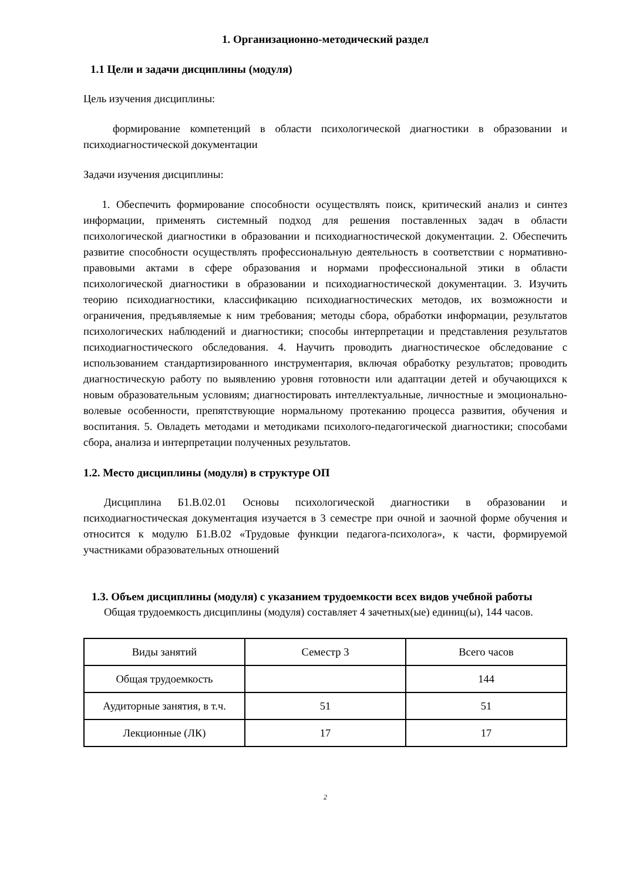1. Организационно-методический раздел
1.1 Цели и задачи дисциплины (модуля)
Цель изучения дисциплины:
формирование компетенций в области психологической диагностики в образовании и психодиагностической документации
Задачи изучения дисциплины:
1. Обеспечить формирование способности осуществлять поиск, критический анализ и синтез информации, применять системный подход для решения поставленных задач в области психологической диагностики в образовании и психодиагностической документации. 2. Обеспечить развитие способности осуществлять профессиональную деятельность в соответствии с нормативно-правовыми актами в сфере образования и нормами профессиональной этики в области психологической диагностики в образовании и психодиагностической документации. 3. Изучить теорию психодиагностики, классификацию психодиагностических методов, их возможности и ограничения, предъявляемые к ним требования; методы сбора, обработки информации, результатов психологических наблюдений и диагностики; способы интерпретации и представления результатов психодиагностического обследования. 4. Научить проводить диагностическое обследование с использованием стандартизированного инструментария, включая обработку результатов; проводить диагностическую работу по выявлению уровня готовности или адаптации детей и обучающихся к новым образовательным условиям; диагностировать интеллектуальные, личностные и эмоционально-волевые особенности, препятствующие нормальному протеканию процесса развития, обучения и воспитания. 5. Овладеть методами и методиками психолого-педагогической диагностики; способами сбора, анализа и интерпретации полученных результатов.
1.2. Место дисциплины (модуля) в структуре ОП
Дисциплина Б1.В.02.01 Основы психологической диагностики в образовании и психодиагностическая документация изучается в 3 семестре при очной и заочной форме обучения и относится к модулю Б1.В.02 «Трудовые функции педагога-психолога», к части, формируемой участниками образовательных отношений
1.3. Объем дисциплины (модуля) с указанием трудоемкости всех видов учебной работы
Общая трудоемкость дисциплины (модуля) составляет 4 зачетных(ые) единиц(ы), 144 часов.
| Виды занятий | Семестр 3 | Всего часов |
| Общая трудоемкость | | 144 |
| Аудиторные занятия, в т.ч. | 51 | 51 |
| Лекционные (ЛК) | 17 | 17 |
2